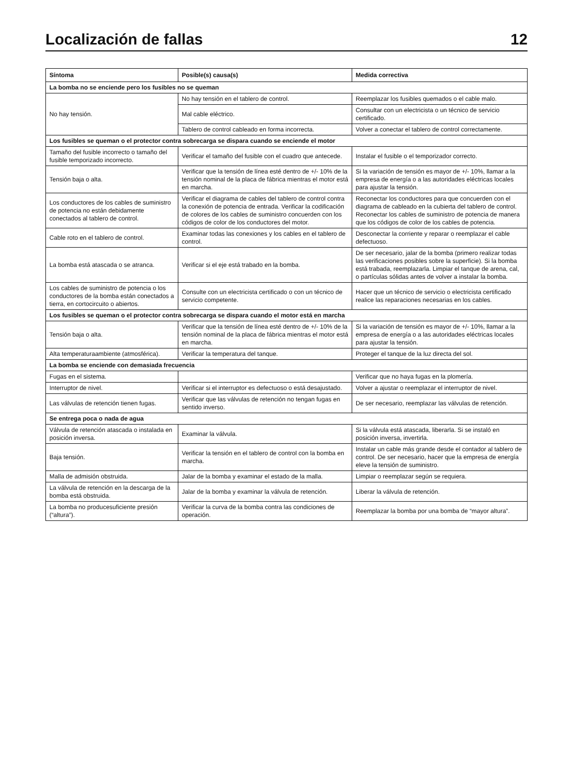Localización de fallas 12
| Síntoma | Posible(s) causa(s) | Medida correctiva |
| --- | --- | --- |
| La bomba no se enciende pero los fusibles no se queman | | |
| No hay tensión. | No hay tensión en el tablero de control. | Reemplazar los fusibles quemados o el cable malo. |
| | Mal cable eléctrico. | Consultar con un electricista o un técnico de servicio certificado. |
| | Tablero de control cableado en forma incorrecta. | Volver a conectar el tablero de control correctamente. |
| Los fusibles se queman o el protector contra sobrecarga se dispara cuando se enciende el motor | | |
| Tamaño del fusible incorrecto o tamaño del fusible temporizado incorrecto. | Verificar el tamaño del fusible con el cuadro que antecede. | Instalar el fusible o el temporizador correcto. |
| Tensión baja o alta. | Verificar que la tensión de línea esté dentro de +/- 10% de la tensión nominal de la placa de fábrica mientras el motor está en marcha. | Si la variación de tensión es mayor de +/- 10%, llamar a la empresa de energía o a las autoridades eléctricas locales para ajustar la tensión. |
| Los conductores de los cables de suministro de potencia no están debidamente conectados al tablero de control. | Verificar el diagrama de cables del tablero de control contra la conexión de potencia de entrada. Verificar la codificación de colores de los cables de suministro concuerden con los códigos de color de los conductores del motor. | Reconectar los conductores para que concuerden con el diagrama de cableado en la cubierta del tablero de control. Reconectar los cables de suministro de potencia de manera que los códigos de color de los cables de potencia. |
| Cable roto en el tablero de control. | Examinar todas las conexiones y los cables en el tablero de control. | Desconectar la corriente y reparar o reemplazar el cable defectuoso. |
| La bomba está atascada o se atranca. | Verificar si el eje está trabado en la bomba. | De ser necesario, jalar de la bomba (primero realizar todas las verificaciones posibles sobre la superficie). Si la bomba está trabada, reemplazarla. Limpiar el tanque de arena, cal, o partículas sólidas antes de volver a instalar la bomba. |
| Los cables de suministro de potencia o los conductores de la bomba están conectados a tierra, en cortocircuito o abiertos. | Consulte con un electricista certificado o con un técnico de servicio competente. | Hacer que un técnico de servicio o electricista certificado realice las reparaciones necesarias en los cables. |
| Los fusibles se queman o el protector contra sobrecarga se dispara cuando el motor está en marcha | | |
| Tensión baja o alta. | Verificar que la tensión de línea esté dentro de +/- 10% de la tensión nominal de la placa de fábrica mientras el motor está en marcha. | Si la variación de tensión es mayor de +/- 10%, llamar a la empresa de energía o a las autoridades eléctricas locales para ajustar la tensión. |
| Alta temperaturaambiente (atmosférica). | Verificar la temperatura del tanque. | Proteger el tanque de la luz directa del sol. |
| La bomba se enciende con demasiada frecuencia | | |
| Fugas en el sistema. | | Verificar que no haya fugas en la plomería. |
| Interruptor de nivel. | Verificar si el interruptor es defectuoso o está desajustado. | Volver a ajustar o reemplazar el interruptor de nivel. |
| Las válvulas de retención tienen fugas. | Verificar que las válvulas de retención no tengan fugas en sentido inverso. | De ser necesario, reemplazar las válvulas de retención. |
| Se entrega poca o nada de agua | | |
| Válvula de retención atascada o instalada en posición inversa. | Examinar la válvula. | Si la válvula está atascada, liberarla. Si se instaló en posición inversa, invertirla. |
| Baja tensión. | Verificar la tensión en el tablero de control con la bomba en marcha. | Instalar un cable más grande desde el contador al tablero de control. De ser necesario, hacer que la empresa de energía eleve la tensión de suministro. |
| Malla de admisión obstruida. | Jalar de la bomba y examinar el estado de la malla. | Limpiar o reemplazar según se requiera. |
| La válvula de retención en la descarga de la bomba está obstruida. | Jalar de la bomba y examinar la válvula de retención. | Liberar la válvula de retención. |
| La bomba no producesuficiente presión (“altura”). | Verificar la curva de la bomba contra las condiciones de operación. | Reemplazar la bomba por una bomba de “mayor altura”. |